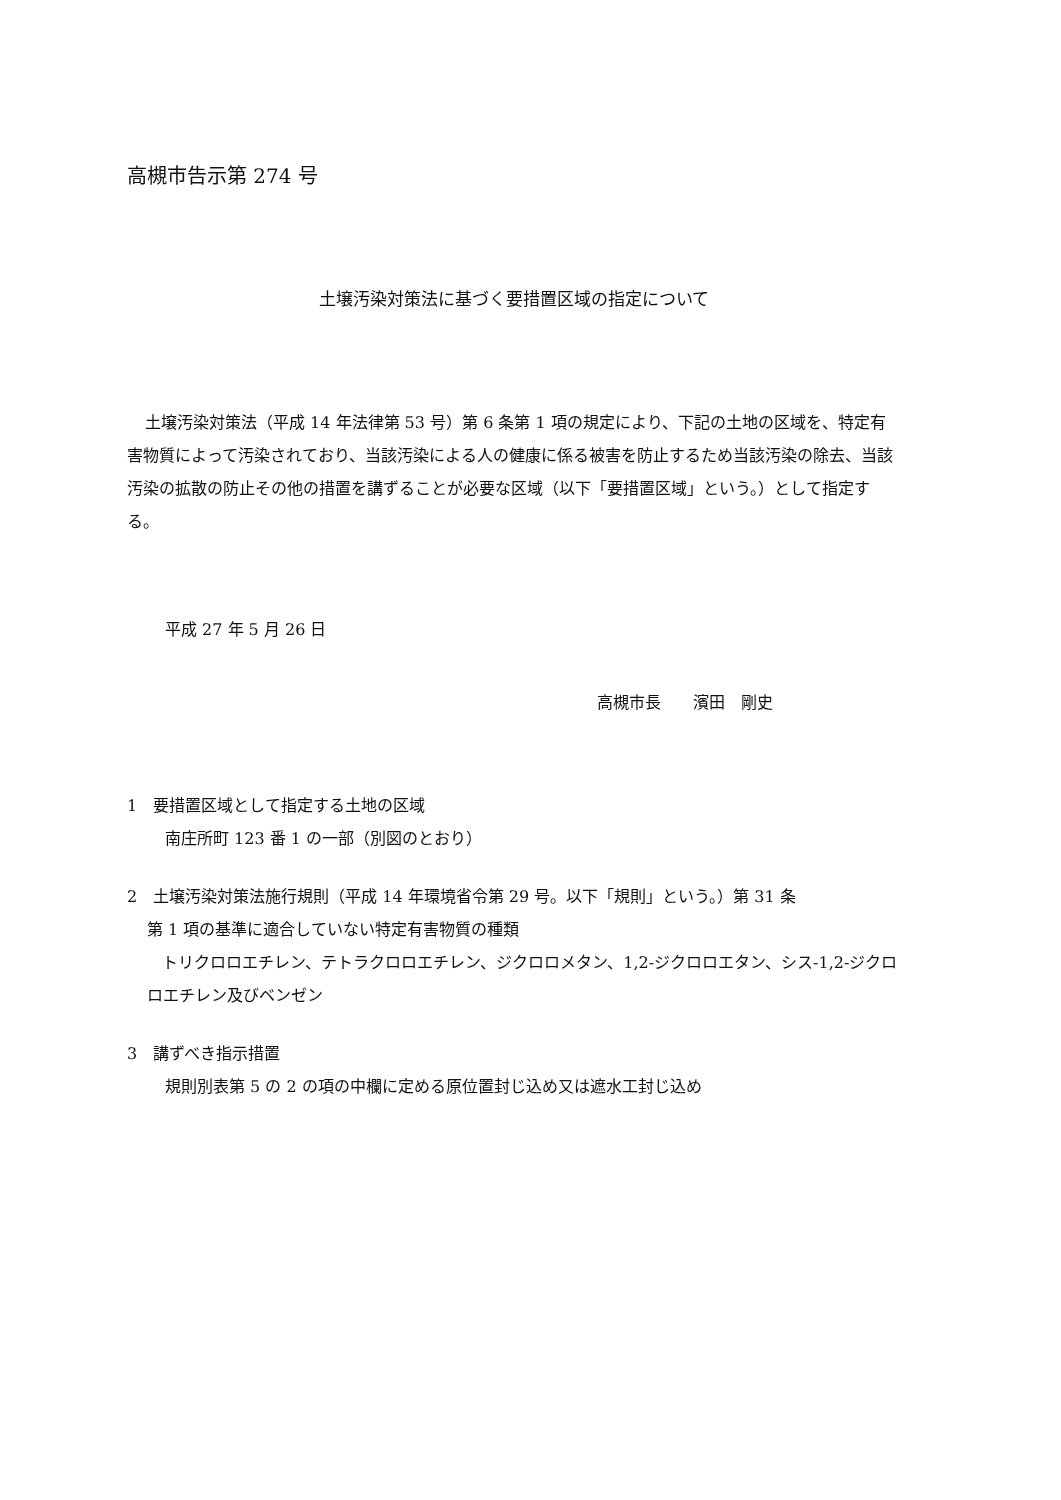高槻市告示第 274 号
土壌汚染対策法に基づく要措置区域の指定について
土壌汚染対策法（平成 14 年法律第 53 号）第 6 条第 1 項の規定により、下記の土地の区域を、特定有害物質によって汚染されており、当該汚染による人の健康に係る被害を防止するため当該汚染の除去、当該汚染の拡散の防止その他の措置を講ずることが必要な区域（以下「要措置区域」という。）として指定する。
平成 27 年 5 月 26 日
高槻市長　　濱田　剛史
1　要措置区域として指定する土地の区域
南庄所町 123 番 1 の一部（別図のとおり）
2　土壌汚染対策法施行規則（平成 14 年環境省令第 29 号。以下「規則」という。）第 31 条
第 1 項の基準に適合していない特定有害物質の種類
トリクロロエチレン、テトラクロロエチレン、ジクロロメタン、1,2-ジクロロエタン、シス-1,2-ジクロロエチレン及びベンゼン
3　講ずべき指示措置
規則別表第 5 の 2 の項の中欄に定める原位置封じ込め又は遮水工封じ込め